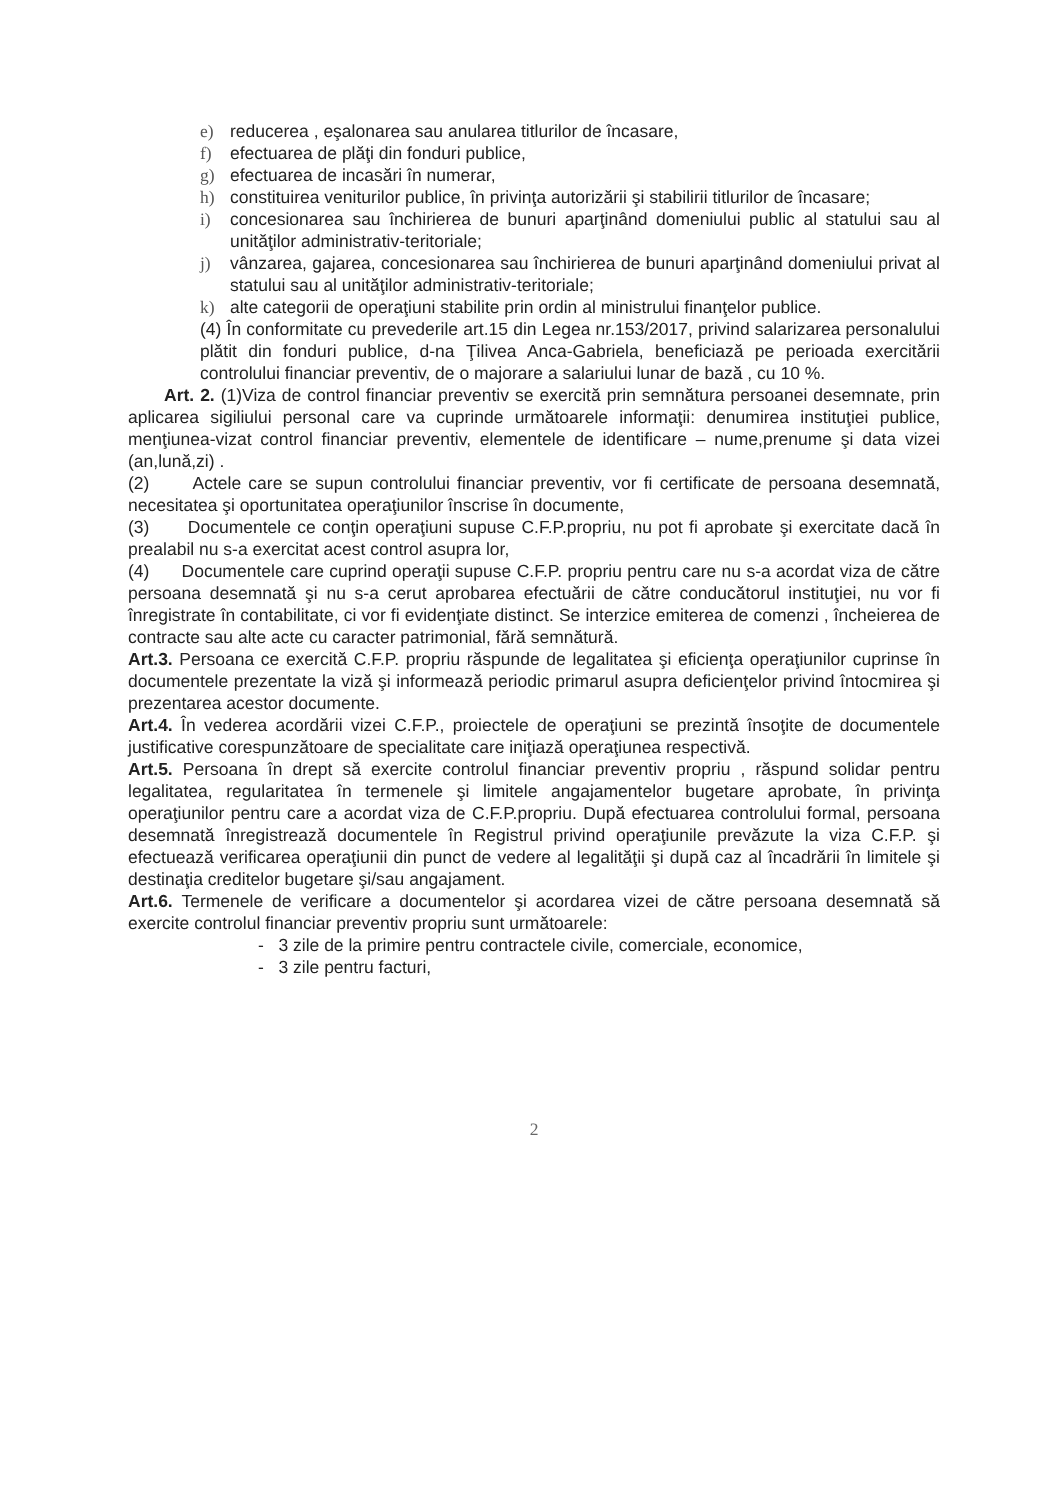e) reducerea , eşalonarea sau anularea titlurilor de încasare,
f) efectuarea de plăţi din fonduri publice,
g) efectuarea de incasări în numerar,
h) constituirea veniturilor publice, în privinţa autorizării şi stabilirii titlurilor de încasare;
i) concesionarea sau închirierea de bunuri aparţinând domeniului public al statului sau al unităţilor administrativ-teritoriale;
j) vânzarea, gajarea, concesionarea sau închirierea de bunuri aparţinând domeniului privat al statului sau al unităţilor administrativ-teritoriale;
k) alte categorii de operaţiuni stabilite prin ordin al ministrului finanţelor publice.
(4) În conformitate cu prevederile art.15 din Legea nr.153/2017, privind salarizarea personalului plătit din fonduri publice, d-na Ţilivea Anca-Gabriela, beneficiază pe perioada exercitării controlului financiar preventiv, de o majorare a salariului lunar de bază , cu 10 %.
Art. 2. (1)Viza de control financiar preventiv se exercită prin semnătura persoanei desemnate, prin aplicarea sigiliului personal care va cuprinde următoarele informaţii: denumirea instituţiei publice, menţiunea-vizat control financiar preventiv, elementele de identificare – nume,prenume şi data vizei (an,lună,zi) .
(2) Actele care se supun controlului financiar preventiv, vor fi certificate de persoana desemnată, necesitatea şi oportunitatea operaţiunilor înscrise în documente,
(3) Documentele ce conţin operaţiuni supuse C.F.P.propriu, nu pot fi aprobate şi exercitate dacă în prealabil nu s-a exercitat acest control asupra lor,
(4) Documentele care cuprind operaţii supuse C.F.P. propriu pentru care nu s-a acordat viza de către persoana desemnată şi nu s-a cerut aprobarea efectuării de către conducătorul instituţiei, nu vor fi înregistrate în contabilitate, ci vor fi evidenţiate distinct. Se interzice emiterea de comenzi , încheierea de contracte sau alte acte cu caracter patrimonial, fără semnătură.
Art.3. Persoana ce exercită C.F.P. propriu răspunde de legalitatea şi eficienţa operaţiunilor cuprinse în documentele prezentate la viză şi informează periodic primarul asupra deficienţelor privind întocmirea şi prezentarea acestor documente.
Art.4. În vederea acordării vizei C.F.P., proiectele de operaţiuni se prezintă însoţite de documentele justificative corespunzătoare de specialitate care iniţiază operaţiunea respectivă.
Art.5. Persoana în drept să exercite controlul financiar preventiv propriu , răspund solidar pentru legalitatea, regularitatea în termenele şi limitele angajamentelor bugetare aprobate, în privinţa operaţiunilor pentru care a acordat viza de C.F.P.propriu. După efectuarea controlului formal, persoana desemnată înregistrează documentele în Registrul privind operaţiunile prevăzute la viza C.F.P. şi efectuează verificarea operaţiunii din punct de vedere al legalităţii şi după caz al încadrării în limitele şi destinaţia creditelor bugetare şi/sau angajament.
Art.6. Termenele de verificare a documentelor şi acordarea vizei de către persoana desemnată să exercite controlul financiar preventiv propriu sunt următoarele:
- 3 zile de la primire pentru contractele civile, comerciale, economice,
- 3 zile pentru facturi,
2